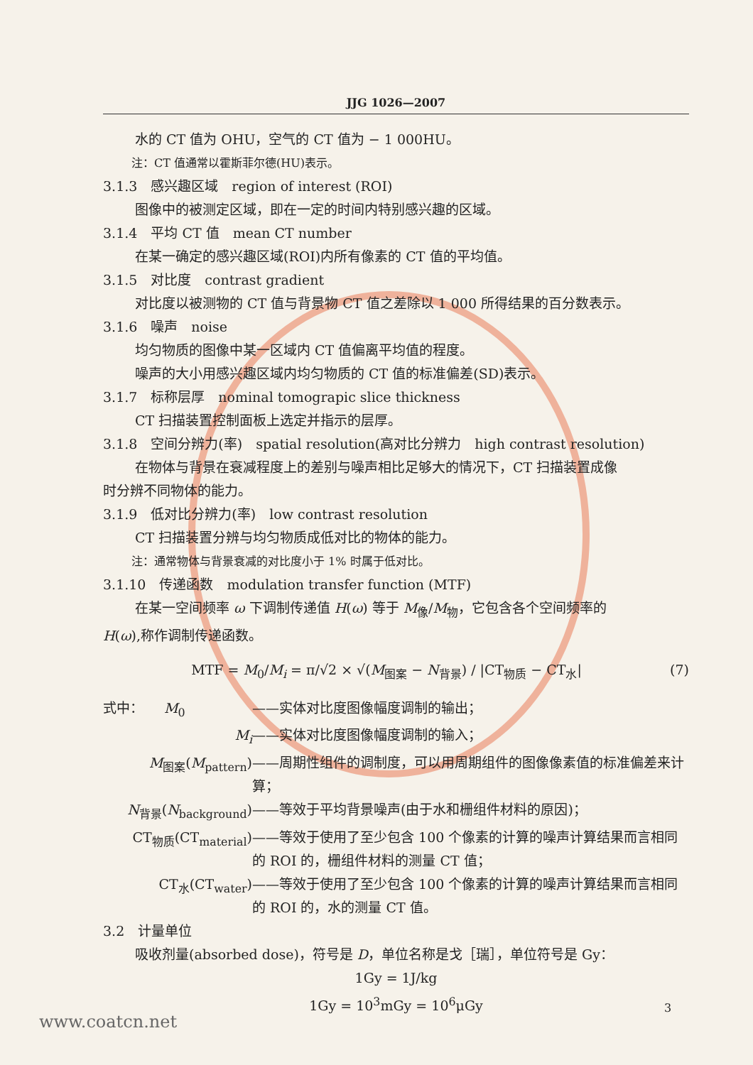JJG 1026—2007
水的 CT 值为 OHU，空气的 CT 值为 − 1 000HU。
注：CT 值通常以霍斯菲尔德(HU)表示。
3.1.3　感兴趣区域　region of interest (ROI)
图像中的被测定区域，即在一定的时间内特别感兴趣的区域。
3.1.4　平均 CT 值　mean CT number
在某一确定的感兴趣区域(ROI)内所有像素的 CT 值的平均值。
3.1.5　对比度　contrast gradient
对比度以被测物的 CT 值与背景物 CT 值之差除以 1 000 所得结果的百分数表示。
3.1.6　噪声　noise
均匀物质的图像中某一区域内 CT 值偏离平均值的程度。
噪声的大小用感兴趣区域内均匀物质的 CT 值的标准偏差(SD)表示。
3.1.7　标称层厚　nominal tomograpic slice thickness
CT 扫描装置控制面板上选定并指示的层厚。
3.1.8　空间分辨力(率)　spatial resolution(高对比分辨力　high contrast resolution)
在物体与背景在衰减程度上的差别与噪声相比足够大的情况下，CT 扫描装置成像
时分辨不同物体的能力。
3.1.9　低对比分辨力(率)　low contrast resolution
CT 扫描装置分辨与均匀物质成低对比的物体的能力。
注：通常物体与背景衰减的对比度小于 1% 时属于低对比。
3.1.10　传递函数　modulation transfer function (MTF)
在某一空间频率 ω 下调制传递值 H(ω) 等于 M<sub>像</sub>/M<sub>物</sub>，它包含各个空间频率的
H(ω),称作调制传递函数。
MTF = M<sub>0</sub>/M<sub>i</sub> = π/√2 × √(M<sub>图案</sub> − N<sub>背景</sub>) / |CT<sub>物质</sub> − CT<sub>水</sub>| (7)
式中：　　M<sub>0</sub> ——实体对比度图像幅度调制的输出；
M<sub>i</sub> ——实体对比度图像幅度调制的输入；
M<sub>图案</sub>(M<sub>pattern</sub>) ——周期性组件的调制度，可以用周期组件的图像像素值的标准偏差来计算；
N<sub>背景</sub>(N<sub>background</sub>) ——等效于平均背景噪声(由于水和栅组件材料的原因)；
CT<sub>物质</sub>(CT<sub>material</sub>) ——等效于使用了至少包含 100 个像素的计算的噪声计算结果而言相同的 ROI 的，栅组件材料的测量 CT 值；
CT<sub>水</sub>(CT<sub>water</sub>) ——等效于使用了至少包含 100 个像素的计算的噪声计算结果而言相同的 ROI 的，水的测量 CT 值。
3.2　计量单位
吸收剂量(absorbed dose)，符号是 D，单位名称是戈［瑞］，单位符号是 Gy：
1Gy = 1J/kg
1Gy = 10<sup>3</sup>mGy = 10<sup>6</sup>μGy
3
www.coatcn.net